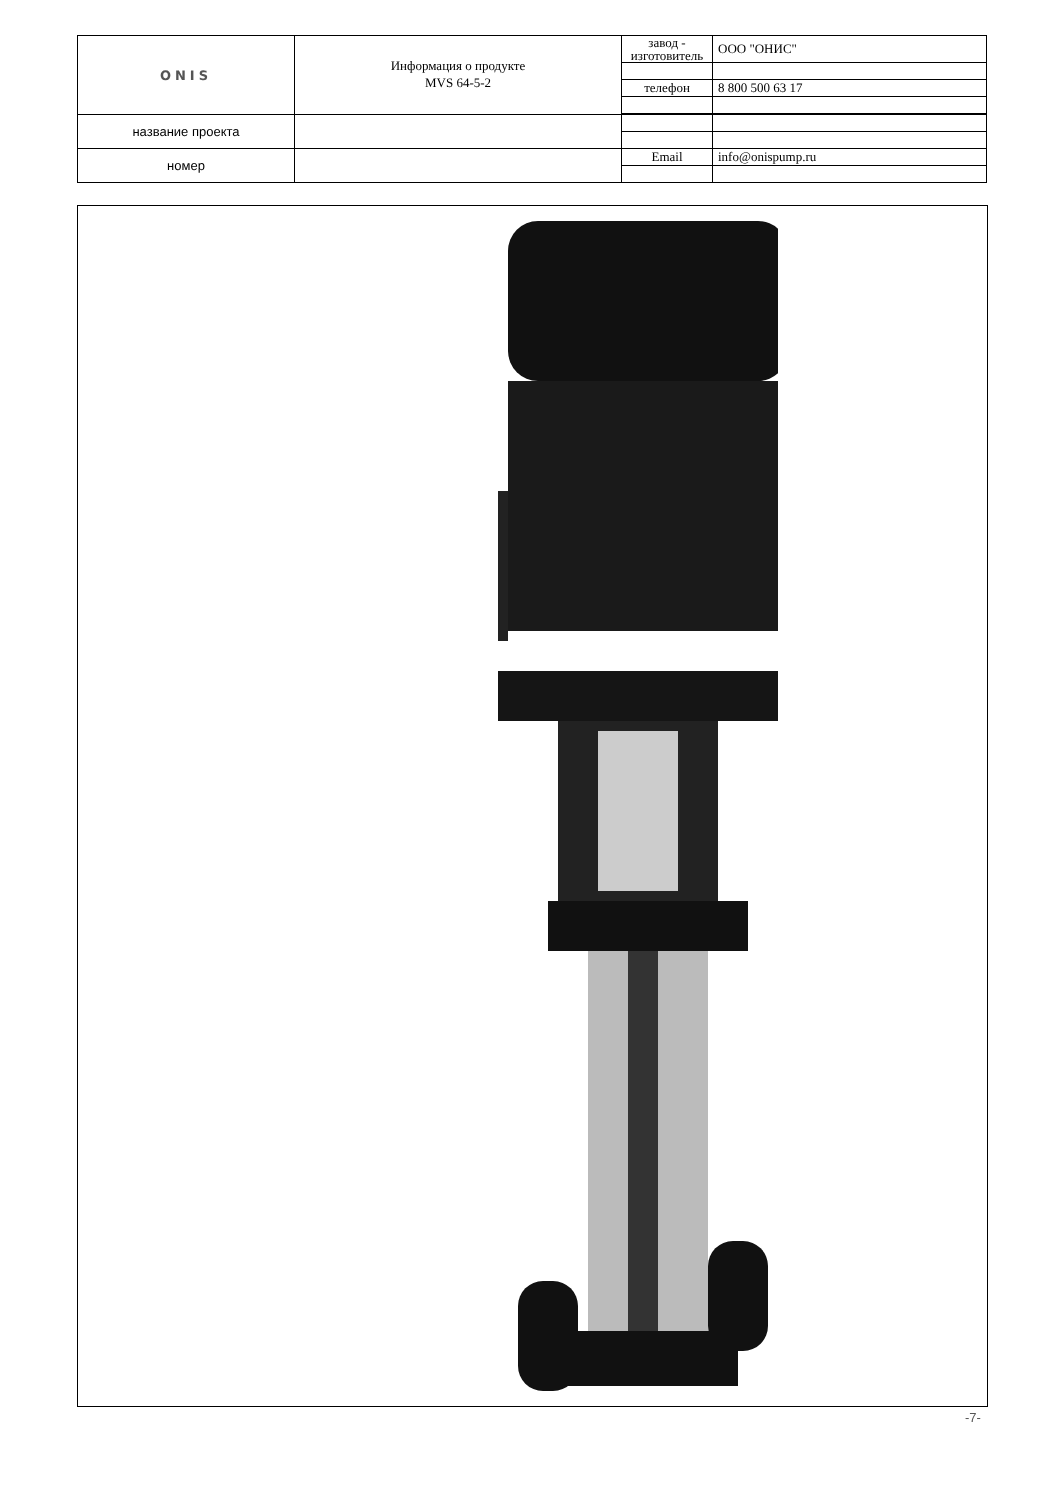| ONIS | Информация о продукте MVS 64-5-2 | завод - изготовитель | ООО "ОНИС" |
| | | телефон | 8 800 500 63 17 |
| название проекта | | | |
| номер | | Email | info@onispump.ru |
-7-